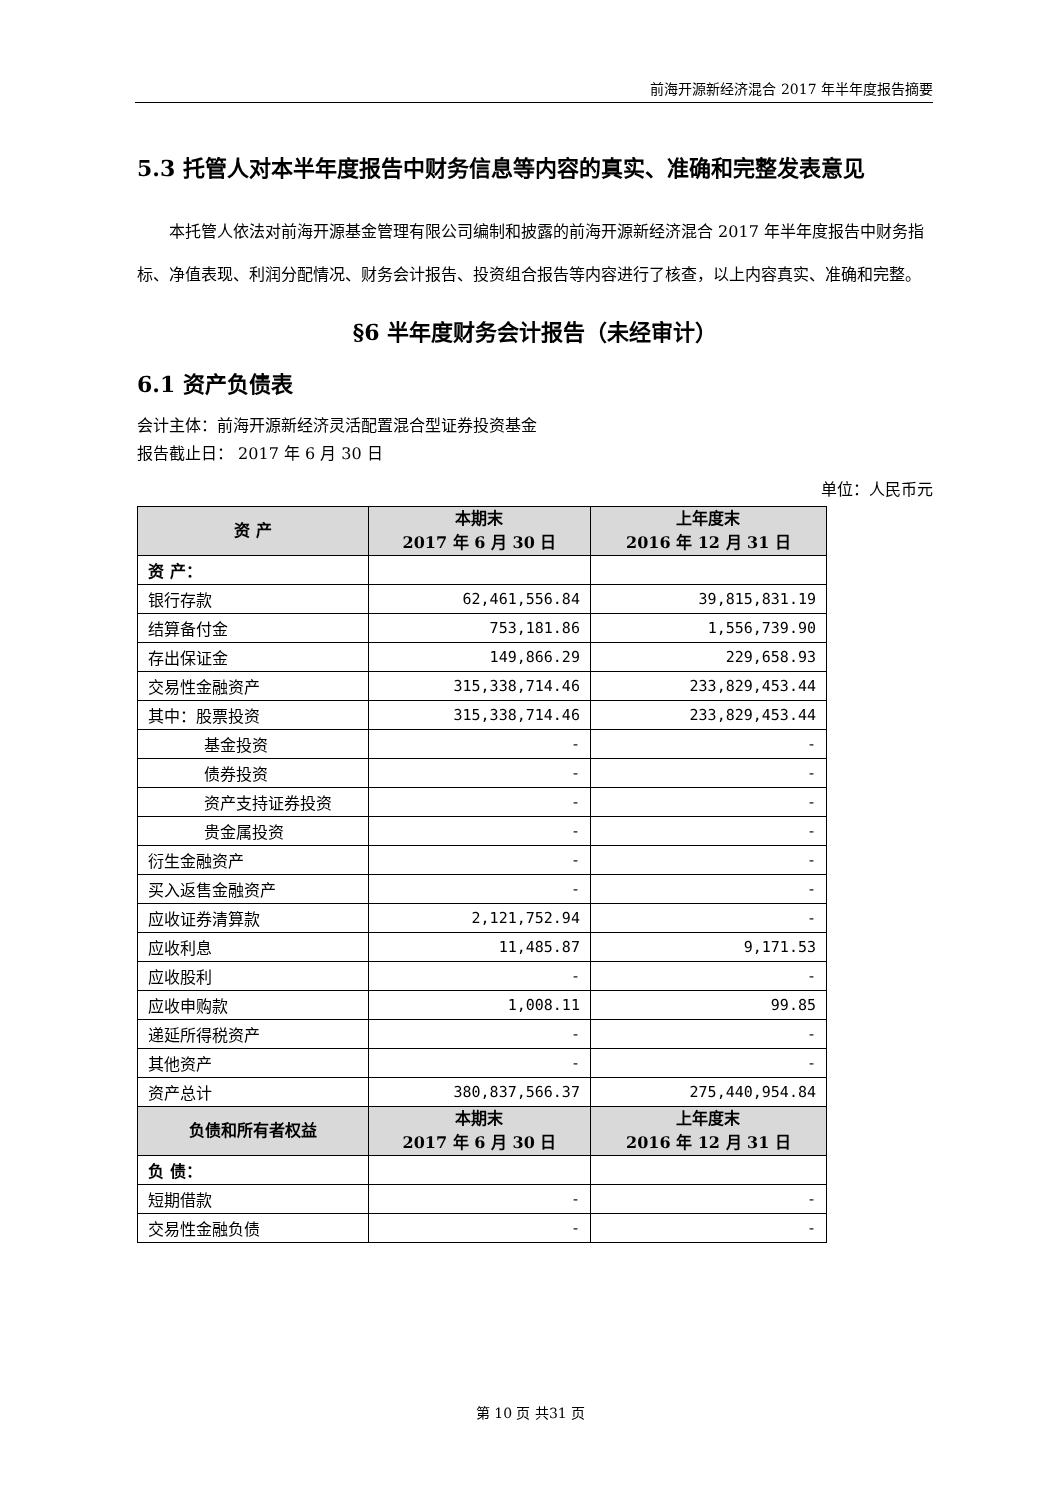前海开源新经济混合 2017 年半年度报告摘要
5.3 托管人对本半年度报告中财务信息等内容的真实、准确和完整发表意见
本托管人依法对前海开源基金管理有限公司编制和披露的前海开源新经济混合 2017 年半年度报告中财务指标、净值表现、利润分配情况、财务会计报告、投资组合报告等内容进行了核查，以上内容真实、准确和完整。
§6 半年度财务会计报告（未经审计）
6.1 资产负债表
会计主体：前海开源新经济灵活配置混合型证券投资基金
报告截止日： 2017 年 6 月 30 日
单位：人民币元
| 资 产 | 本期末 2017 年 6 月 30 日 | 上年度末 2016 年 12 月 31 日 |
| --- | --- | --- |
| 资 产： | | |
| 银行存款 | 62,461,556.84 | 39,815,831.19 |
| 结算备付金 | 753,181.86 | 1,556,739.90 |
| 存出保证金 | 149,866.29 | 229,658.93 |
| 交易性金融资产 | 315,338,714.46 | 233,829,453.44 |
| 其中：股票投资 | 315,338,714.46 | 233,829,453.44 |
| 基金投资 | - | - |
| 债券投资 | - | - |
| 资产支持证券投资 | - | - |
| 贵金属投资 | - | - |
| 衍生金融资产 | - | - |
| 买入返售金融资产 | - | - |
| 应收证券清算款 | 2,121,752.94 | - |
| 应收利息 | 11,485.87 | 9,171.53 |
| 应收股利 | - | - |
| 应收申购款 | 1,008.11 | 99.85 |
| 递延所得税资产 | - | - |
| 其他资产 | - | - |
| 资产总计 | 380,837,566.37 | 275,440,954.84 |
| 负债和所有者权益 | 本期末 2017 年 6 月 30 日 | 上年度末 2016 年 12 月 31 日 |
| 负 债： | | |
| 短期借款 | - | - |
| 交易性金融负债 | - | - |
第 10 页 共31 页